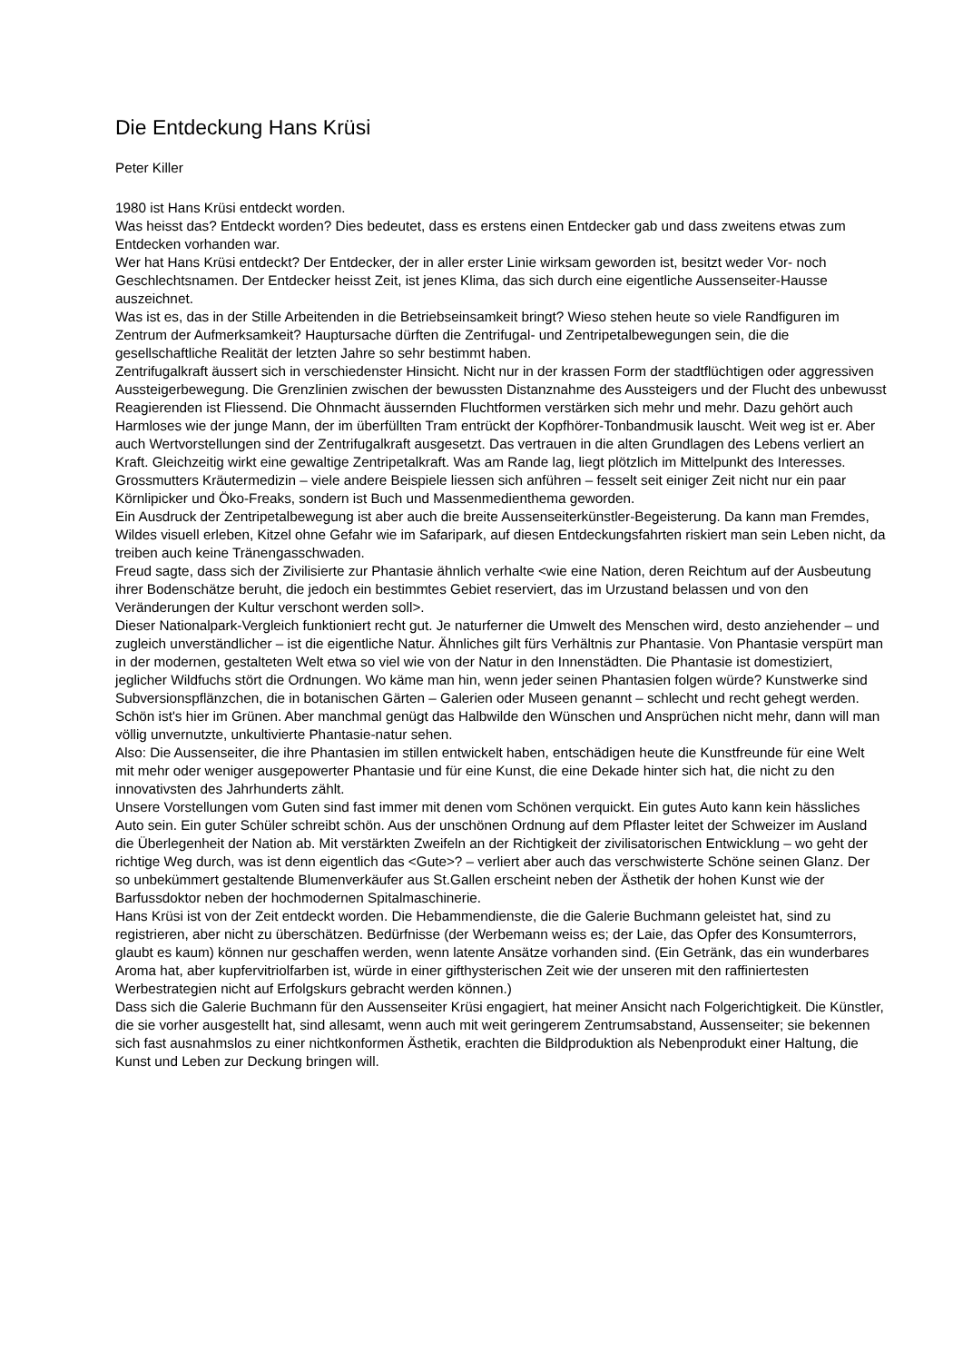Die Entdeckung Hans Krüsi
Peter Killer
1980 ist Hans Krüsi entdeckt worden.
Was heisst das? Entdeckt worden? Dies bedeutet, dass es erstens einen Entdecker gab und dass zweitens etwas zum Entdecken vorhanden war.
Wer hat Hans Krüsi entdeckt? Der Entdecker, der in aller erster Linie wirksam geworden ist, besitzt weder Vor- noch Geschlechtsnamen. Der Entdecker heisst Zeit, ist jenes Klima, das sich durch eine eigentliche Aussenseiter-Hausse auszeichnet.
Was ist es, das in der Stille Arbeitenden in die Betriebseinsamkeit bringt? Wieso stehen heute so viele Randfiguren im Zentrum der Aufmerksamkeit? Hauptursache dürften die Zentrifugal- und Zentripetalbewegungen sein, die die gesellschaftliche Realität der letzten Jahre so sehr bestimmt haben.
Zentrifugalkraft äussert sich in verschiedenster Hinsicht. Nicht nur in der krassen Form der stadtflüchtigen oder aggressiven Aussteigerbewegung. Die Grenzlinien zwischen der bewussten Distanznahme des Aussteigers und der Flucht des unbewusst Reagierenden ist Fliessend. Die Ohnmacht äussernden Fluchtformen verstärken sich mehr und mehr. Dazu gehört auch Harmloses wie der junge Mann, der im überfüllten Tram entrückt der Kopfhörer-Tonbandmusik lauscht. Weit weg ist er. Aber auch Wertvorstellungen sind der Zentrifugalkraft ausgesetzt. Das vertrauen in die alten Grundlagen des Lebens verliert an Kraft. Gleichzeitig wirkt eine gewaltige Zentripetalkraft. Was am Rande lag, liegt plötzlich im Mittelpunkt des Interesses. Grossmutters Kräutermedizin – viele andere Beispiele liessen sich anführen – fesselt seit einiger Zeit nicht nur ein paar Körnlipicker und Öko-Freaks, sondern ist Buch und Massenmedienthema geworden.
Ein Ausdruck der Zentripetalbewegung ist aber auch die breite Aussenseiterkünstler-Begeisterung. Da kann man Fremdes, Wildes visuell erleben, Kitzel ohne Gefahr wie im Safaripark, auf diesen Entdeckungsfahrten riskiert man sein Leben nicht, da treiben auch keine Tränengasschwaden.
Freud sagte, dass sich der Zivilisierte zur Phantasie ähnlich verhalte <wie eine Nation, deren Reichtum auf der Ausbeutung ihrer Bodenschätze beruht, die jedoch ein bestimmtes Gebiet reserviert, das im Urzustand belassen und von den Veränderungen der Kultur verschont werden soll>.
Dieser Nationalpark-Vergleich funktioniert recht gut. Je naturferner die Umwelt des Menschen wird, desto anziehender – und zugleich unverständlicher – ist die eigentliche Natur. Ähnliches gilt fürs Verhältnis zur Phantasie. Von Phantasie verspürt man in der modernen, gestalteten Welt etwa so viel wie von der Natur in den Innenstädten. Die Phantasie ist domestiziert, jeglicher Wildfuchs stört die Ordnungen. Wo käme man hin, wenn jeder seinen Phantasien folgen würde? Kunstwerke sind Subversionspflänzchen, die in botanischen Gärten – Galerien oder Museen genannt – schlecht und recht gehegt werden. Schön ist's hier im Grünen. Aber manchmal genügt das Halbwilde den Wünschen und Ansprüchen nicht mehr, dann will man völlig unvernutzte, unkultivierte Phantasie-natur sehen.
Also: Die Aussenseiter, die ihre Phantasien im stillen entwickelt haben, entschädigen heute die Kunstfreunde für eine Welt mit mehr oder weniger ausgepowerter Phantasie und für eine Kunst, die eine Dekade hinter sich hat, die nicht zu den innovativsten des Jahrhunderts zählt.
Unsere Vorstellungen vom Guten sind fast immer mit denen vom Schönen verquickt. Ein gutes Auto kann kein hässliches Auto sein. Ein guter Schüler schreibt schön. Aus der unschönen Ordnung auf dem Pflaster leitet der Schweizer im Ausland die Überlegenheit der Nation ab. Mit verstärkten Zweifeln an der Richtigkeit der zivilisatorischen Entwicklung – wo geht der richtige Weg durch, was ist denn eigentlich das <Gute>? – verliert aber auch das verschwisterte Schöne seinen Glanz. Der so unbekümmert gestaltende Blumenverkäufer aus St.Gallen erscheint neben der Ästhetik der hohen Kunst wie der Barfussdoktor neben der hochmodernen Spitalmaschinerie.
Hans Krüsi ist von der Zeit entdeckt worden. Die Hebammendienste, die die Galerie Buchmann geleistet hat, sind zu registrieren, aber nicht zu überschätzen. Bedürfnisse (der Werbemann weiss es; der Laie, das Opfer des Konsumterrors, glaubt es kaum) können nur geschaffen werden, wenn latente Ansätze vorhanden sind. (Ein Getränk, das ein wunderbares Aroma hat, aber kupfervitriolfarben ist, würde in einer gifthysterischen Zeit wie der unseren mit den raffiniertesten Werbestrategien nicht auf Erfolgskurs gebracht werden können.)
Dass sich die Galerie Buchmann für den Aussenseiter Krüsi engagiert, hat meiner Ansicht nach Folgerichtigkeit. Die Künstler, die sie vorher ausgestellt hat, sind allesamt, wenn auch mit weit geringerem Zentrumsabstand, Aussenseiter; sie bekennen sich fast ausnahmslos zu einer nichtkonformen Ästhetik, erachten die Bildproduktion als Nebenprodukt einer Haltung, die Kunst und Leben zur Deckung bringen will.